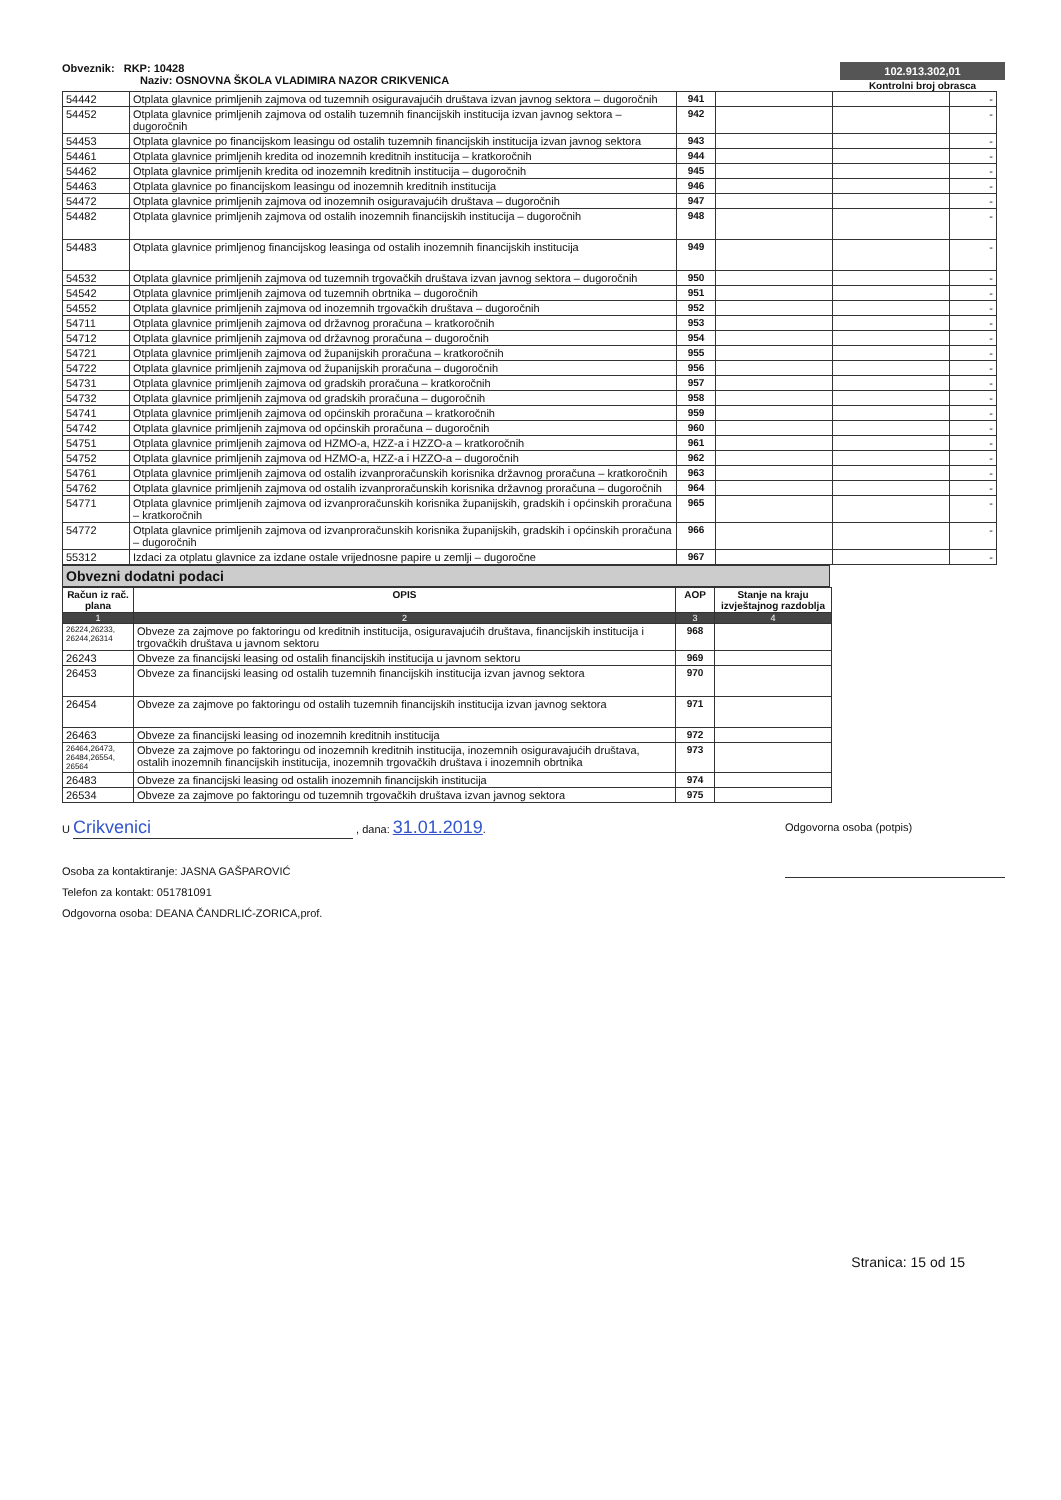Obveznik: RKP: 10428
Naziv: OSNOVNA ŠKOLA VLADIMIRA NAZOR CRIKVENICA
102.913.302,01
Kontrolni broj obrasca
| 54442 | Otplata glavnice primljenih zajmova od tuzemnih osiguravajućih društava izvan javnog sektora – dugoročnih | 941 | | | - |
| 54452 | Otplata glavnice primljenih zajmova od ostalih tuzemnih financijskih institucija izvan javnog sektora – dugoročnih | 942 | | | - |
| 54453 | Otplata glavnice po financijskom leasingu od ostalih tuzemnih financijskih institucija izvan javnog sektora | 943 | | | - |
| 54461 | Otplata glavnice primljenih kredita od inozemnih kreditnih institucija – kratkoročnih | 944 | | | - |
| 54462 | Otplata glavnice primljenih kredita od inozemnih kreditnih institucija – dugoročnih | 945 | | | - |
| 54463 | Otplata glavnice po financijskom leasingu od inozemnih kreditnih institucija | 946 | | | - |
| 54472 | Otplata glavnice primljenih zajmova od inozemnih osiguravajućih društava – dugoročnih | 947 | | | - |
| 54482 | Otplata glavnice primljenih zajmova od ostalih inozemnih financijskih institucija – dugoročnih | 948 | | | - |
| 54483 | Otplata glavnice primljenog financijskog leasinga od ostalih inozemnih financijskih institucija | 949 | | | - |
| 54532 | Otplata glavnice primljenih zajmova od tuzemnih trgovačkih društava izvan javnog sektora – dugoročnih | 950 | | | - |
| 54542 | Otplata glavnice primljenih zajmova od tuzemnih obrtnika – dugoročnih | 951 | | | - |
| 54552 | Otplata glavnice primljenih zajmova od inozemnih trgovačkih društava – dugoročnih | 952 | | | - |
| 54711 | Otplata glavnice primljenih zajmova od državnog proračuna – kratkoročnih | 953 | | | - |
| 54712 | Otplata glavnice primljenih zajmova od državnog proračuna – dugoročnih | 954 | | | - |
| 54721 | Otplata glavnice primljenih zajmova od županijskih proračuna – kratkoročnih | 955 | | | - |
| 54722 | Otplata glavnice primljenih zajmova od županijskih proračuna – dugoročnih | 956 | | | - |
| 54731 | Otplata glavnice primljenih zajmova od gradskih proračuna – kratkoročnih | 957 | | | - |
| 54732 | Otplata glavnice primljenih zajmova od gradskih proračuna – dugoročnih | 958 | | | - |
| 54741 | Otplata glavnice primljenih zajmova od općinskih proračuna – kratkoročnih | 959 | | | - |
| 54742 | Otplata glavnice primljenih zajmova od općinskih proračuna – dugoročnih | 960 | | | - |
| 54751 | Otplata glavnice primljenih zajmova od HZMO-a, HZZ-a i HZZO-a – kratkoročnih | 961 | | | - |
| 54752 | Otplata glavnice primljenih zajmova od HZMO-a, HZZ-a i HZZO-a – dugoročnih | 962 | | | - |
| 54761 | Otplata glavnice primljenih zajmova od ostalih izvanproračunskih korisnika državnog proračuna – kratkoročnih | 963 | | | - |
| 54762 | Otplata glavnice primljenih zajmova od ostalih izvanproračunskih korisnika državnog proračuna – dugoročnih | 964 | | | - |
| 54771 | Otplata glavnice primljenih zajmova od izvanproračunskih korisnika županijskih, gradskih i općinskih proračuna – kratkoročnih | 965 | | | - |
| 54772 | Otplata glavnice primljenih zajmova od izvanproračunskih korisnika županijskih, gradskih i općinskih proračuna – dugoročnih | 966 | | | - |
| 55312 | Izdaci za otplatu glavnice za izdane ostale vrijednosne papire u zemlji – dugoročne | 967 | | | - |
Obvezni dodatni podaci
| Račun iz rač. plana | OPIS | AOP | Stanje na kraju izvještajnog razdoblja |
| --- | --- | --- | --- |
| 1 | 2 | 3 | 4 |
| 26224,26233, 26244,26314 | Obveze za zajmove po faktoringu od kreditnih institucija, osiguravajućih društava, financijskih institucija i trgovačkih društava u javnom sektoru | 968 | |
| 26243 | Obveze za financijski leasing od ostalih financijskih institucija u javnom sektoru | 969 | |
| 26453 | Obveze za financijski leasing od ostalih tuzemnih financijskih institucija izvan javnog sektora | 970 | |
| 26454 | Obveze za zajmove po faktoringu od ostalih tuzemnih financijskih institucija izvan javnog sektora | 971 | |
| 26463 | Obveze za financijski leasing od inozemnih kreditnih institucija | 972 | |
| 26464,26473, 26484,26554, 26564 | Obveze za zajmove po faktoringu od inozemnih kreditnih institucija, inozemnih osiguravajućih društava, ostalih inozemnih financijskih institucija, inozemnih trgovačkih društava i inozemnih obrtnika | 973 | |
| 26483 | Obveze za financijski leasing od ostalih inozemnih financijskih institucija | 974 | |
| 26534 | Obveze za zajmove po faktoringu od tuzemnih trgovačkih društava izvan javnog sektora | 975 | |
U Crikvenici , dana: 31.01.2019.
Osoba za kontaktiranje: JASNA GAŠPAROVIĆ
Telefon za kontakt: 051781091
Odgovorna osoba: DEANA ČANDRLIĆ-ZORICA,prof.
Odgovorna osoba (potpis)
Stranica: 15 od 15